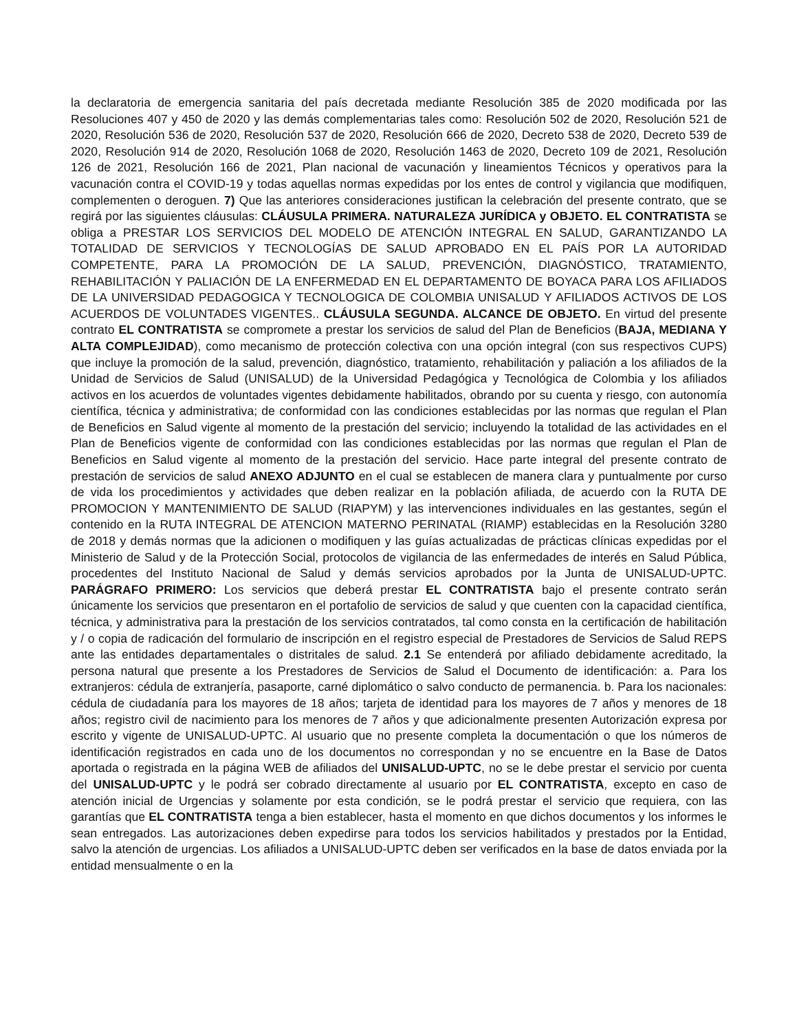la declaratoria de emergencia sanitaria del país decretada mediante Resolución 385 de 2020 modificada por las Resoluciones 407 y 450 de 2020 y las demás complementarias tales como: Resolución 502 de 2020, Resolución 521 de 2020, Resolución 536 de 2020, Resolución 537 de 2020, Resolución 666 de 2020, Decreto 538 de 2020, Decreto 539 de 2020, Resolución 914 de 2020, Resolución 1068 de 2020, Resolución 1463 de 2020, Decreto 109 de 2021, Resolución 126 de 2021, Resolución 166 de 2021, Plan nacional de vacunación y lineamientos Técnicos y operativos para la vacunación contra el COVID-19 y todas aquellas normas expedidas por los entes de control y vigilancia que modifiquen, complementen o deroguen. 7) Que las anteriores consideraciones justifican la celebración del presente contrato, que se regirá por las siguientes cláusulas: CLÁUSULA PRIMERA. NATURALEZA JURÍDICA y OBJETO. EL CONTRATISTA se obliga a PRESTAR LOS SERVICIOS DEL MODELO DE ATENCIÓN INTEGRAL EN SALUD, GARANTIZANDO LA TOTALIDAD DE SERVICIOS Y TECNOLOGÍAS DE SALUD APROBADO EN EL PAÍS POR LA AUTORIDAD COMPETENTE, PARA LA PROMOCIÓN DE LA SALUD, PREVENCIÓN, DIAGNÓSTICO, TRATAMIENTO, REHABILITACIÓN Y PALIACIÓN DE LA ENFERMEDAD EN EL DEPARTAMENTO DE BOYACA PARA LOS AFILIADOS DE LA UNIVERSIDAD PEDAGOGICA Y TECNOLOGICA DE COLOMBIA UNISALUD Y AFILIADOS ACTIVOS DE LOS ACUERDOS DE VOLUNTADES VIGENTES.. CLÁUSULA SEGUNDA. ALCANCE DE OBJETO. En virtud del presente contrato EL CONTRATISTA se compromete a prestar los servicios de salud del Plan de Beneficios (BAJA, MEDIANA Y ALTA COMPLEJIDAD), como mecanismo de protección colectiva con una opción integral (con sus respectivos CUPS) que incluye la promoción de la salud, prevención, diagnóstico, tratamiento, rehabilitación y paliación a los afiliados de la Unidad de Servicios de Salud (UNISALUD) de la Universidad Pedagógica y Tecnológica de Colombia y los afiliados activos en los acuerdos de voluntades vigentes debidamente habilitados, obrando por su cuenta y riesgo, con autonomía científica, técnica y administrativa; de conformidad con las condiciones establecidas por las normas que regulan el Plan de Beneficios en Salud vigente al momento de la prestación del servicio; incluyendo la totalidad de las actividades en el Plan de Beneficios vigente de conformidad con las condiciones establecidas por las normas que regulan el Plan de Beneficios en Salud vigente al momento de la prestación del servicio. Hace parte integral del presente contrato de prestación de servicios de salud ANEXO ADJUNTO en el cual se establecen de manera clara y puntualmente por curso de vida los procedimientos y actividades que deben realizar en la población afiliada, de acuerdo con la RUTA DE PROMOCION Y MANTENIMIENTO DE SALUD (RIAPYM) y las intervenciones individuales en las gestantes, según el contenido en la RUTA INTEGRAL DE ATENCION MATERNO PERINATAL (RIAMP) establecidas en la Resolución 3280 de 2018 y demás normas que la adicionen o modifiquen y las guías actualizadas de prácticas clínicas expedidas por el Ministerio de Salud y de la Protección Social, protocolos de vigilancia de las enfermedades de interés en Salud Pública, procedentes del Instituto Nacional de Salud y demás servicios aprobados por la Junta de UNISALUD-UPTC. PARÁGRAFO PRIMERO: Los servicios que deberá prestar EL CONTRATISTA bajo el presente contrato serán únicamente los servicios que presentaron en el portafolio de servicios de salud y que cuenten con la capacidad científica, técnica, y administrativa para la prestación de los servicios contratados, tal como consta en la certificación de habilitación y / o copia de radicación del formulario de inscripción en el registro especial de Prestadores de Servicios de Salud REPS ante las entidades departamentales o distritales de salud. 2.1 Se entenderá por afiliado debidamente acreditado, la persona natural que presente a los Prestadores de Servicios de Salud el Documento de identificación: a. Para los extranjeros: cédula de extranjería, pasaporte, carné diplomático o salvo conducto de permanencia. b. Para los nacionales: cédula de ciudadanía para los mayores de 18 años; tarjeta de identidad para los mayores de 7 años y menores de 18 años; registro civil de nacimiento para los menores de 7 años y que adicionalmente presenten Autorización expresa por escrito y vigente de UNISALUD-UPTC. Al usuario que no presente completa la documentación o que los números de identificación registrados en cada uno de los documentos no correspondan y no se encuentre en la Base de Datos aportada o registrada en la página WEB de afiliados del UNISALUD-UPTC, no se le debe prestar el servicio por cuenta del UNISALUD-UPTC y le podrá ser cobrado directamente al usuario por EL CONTRATISTA, excepto en caso de atención inicial de Urgencias y solamente por esta condición, se le podrá prestar el servicio que requiera, con las garantías que EL CONTRATISTA tenga a bien establecer, hasta el momento en que dichos documentos y los informes le sean entregados. Las autorizaciones deben expedirse para todos los servicios habilitados y prestados por la Entidad, salvo la atención de urgencias. Los afiliados a UNISALUD-UPTC deben ser verificados en la base de datos enviada por la entidad mensualmente o en la